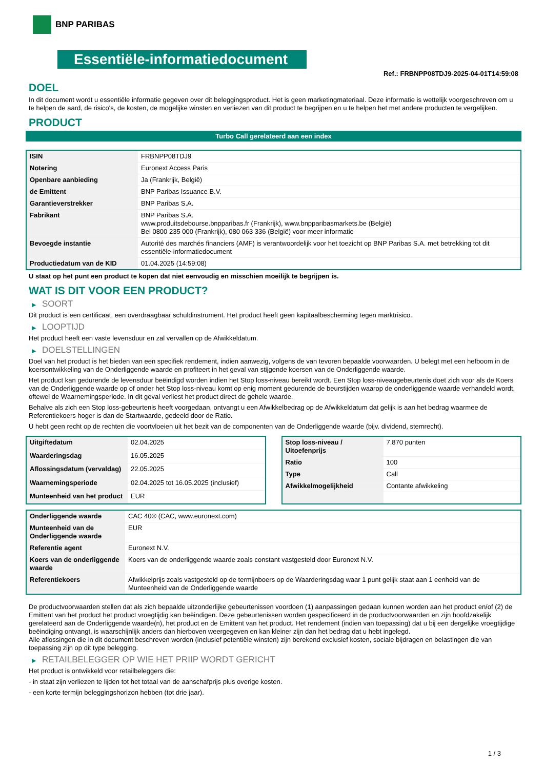BNP PARIBAS
Essentiële-informatiedocument
Ref.: FRBNPP08TDJ9-2025-04-01T14:59:08
DOEL
In dit document wordt u essentiële informatie gegeven over dit beleggingsproduct. Het is geen marketingmateriaal. Deze informatie is wettelijk voorgeschreven om u te helpen de aard, de risico's, de kosten, de mogelijke winsten en verliezen van dit product te begrijpen en u te helpen het met andere producten te vergelijken.
PRODUCT
Turbo Call gerelateerd aan een index
| ISIN | FRBNPP08TDJ9 |
| Notering | Euronext Access Paris |
| Openbare aanbieding | Ja (Frankrijk, België) |
| de Emittent | BNP Paribas Issuance B.V. |
| Garantieverstrekker | BNP Paribas S.A. |
| Fabrikant | BNP Paribas S.A. www.produitsdebourse.bnpparibas.fr (Frankrijk), www.bnpparibasmarkets.be (België) Bel 0800 235 000 (Frankrijk), 080 063 336 (België) voor meer informatie |
| Bevoegde instantie | Autorité des marchés financiers (AMF) is verantwoordelijk voor het toezicht op BNP Paribas S.A. met betrekking tot dit essentiële-informatiedocument |
| Productiedatum van de KID | 01.04.2025 (14:59:08) |
U staat op het punt een product te kopen dat niet eenvoudig en misschien moeilijk te begrijpen is.
WAT IS DIT VOOR EEN PRODUCT?
▶ SOORT
Dit product is een certificaat, een overdraagbaar schuldinstrument. Het product heeft geen kapitaalbescherming tegen marktrisico.
▶ LOOPTIJD
Het product heeft een vaste levensduur en zal vervallen op de Afwikkeldatum.
▶ DOELSTELLINGEN
Doel van het product is het bieden van een specifiek rendement, indien aanwezig, volgens de van tevoren bepaalde voorwaarden. U belegt met een hefboom in de koersontwikkeling van de Onderliggende waarde en profiteert in het geval van stijgende koersen van de Onderliggende waarde.
Het product kan gedurende de levensduur beëindigd worden indien het Stop loss-niveau bereikt wordt. Een Stop loss-niveaugebeurtenis doet zich voor als de Koers van de Onderliggende waarde op of onder het Stop loss-niveau komt op enig moment gedurende de beurstijden waarop de onderliggende waarde verhandeld wordt, oftewel de Waarnemingsperiode. In dit geval verliest het product direct de gehele waarde.
Behalve als zich een Stop loss-gebeurtenis heeft voorgedaan, ontvangt u een Afwikkelbedrag op de Afwikkeldatum dat gelijk is aan het bedrag waarmee de Referentiekoers hoger is dan de Startwaarde, gedeeld door de Ratio.
U hebt geen recht op de rechten die voortvloeien uit het bezit van de componenten van de Onderliggende waarde (bijv. dividend, stemrecht).
| Uitgiftedatum | 02.04.2025 |
| Waarderingsdag | 16.05.2025 |
| Aflossingsdatum (vervaldag) | 22.05.2025 |
| Waarnemingsperiode | 02.04.2025 tot 16.05.2025 (inclusief) |
| Munteenheid van het product | EUR |
| Stop loss-niveau / Uitoefenprijs | 7.870 punten |
| Ratio | 100 |
| Type | Call |
| Afwikkelmogelijkheid | Contante afwikkeling |
| Onderliggende waarde | CAC 40® (CAC, www.euronext.com) |
| Munteenheid van de Onderliggende waarde | EUR |
| Referentie agent | Euronext N.V. |
| Koers van de onderliggende waarde | Koers van de onderliggende waarde zoals constant vastgesteld door Euronext N.V. |
| Referentiekoers | Afwikkelprijs zoals vastgesteld op de termijnboers op de Waarderingsdag waar 1 punt gelijk staat aan 1 eenheid van de Munteenheid van de Onderliggende waarde |
De productvoorwaarden stellen dat als zich bepaalde uitzonderlijke gebeurtenissen voordoen (1) aanpassingen gedaan kunnen worden aan het product en/of (2) de Emittent van het product het product vroegtijdig kan beëindigen. Deze gebeurtenissen worden gespecificeerd in de productvoorwaarden en zijn hoofdzakelijk gerelateerd aan de Onderliggende waarde(n), het product en de Emittent van het product. Het rendement (indien van toepassing) dat u bij een dergelijke vroegtijdige beëindiging ontvangt, is waarschijnlijk anders dan hierboven weergegeven en kan kleiner zijn dan het bedrag dat u hebt ingelegd.
Alle aflossingen die in dit document beschreven worden (inclusief potentiële winsten) zijn berekend exclusief kosten, sociale bijdragen en belastingen die van toepassing zijn op dit type belegging.
▶ RETAILBELEGGER OP WIE HET PRIIP WORDT GERICHT
Het product is ontwikkeld voor retailbeleggers die:
- in staat zijn verliezen te lijden tot het totaal van de aanschafprijs plus overige kosten.
- een korte termijn beleggingshorizon hebben (tot drie jaar).
1 / 3